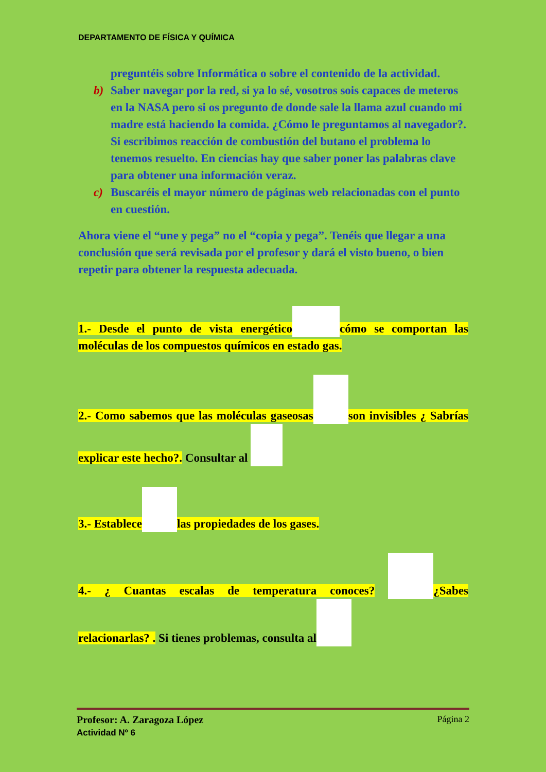DEPARTAMENTO DE FÍSICA Y QUÍMICA
preguntéis sobre Informática o sobre el contenido de la actividad.
b) Saber navegar por la red, si ya lo sé, vosotros sois capaces de meteros en la NASA pero si os pregunto de donde sale la llama azul cuando mi madre está haciendo la comida. ¿Cómo le preguntamos al navegador?. Si escribimos reacción de combustión del butano el problema lo tenemos resuelto. En ciencias hay que saber poner las palabras clave para obtener una información veraz.
c) Buscaréis el mayor número de páginas web relacionadas con el punto en cuestión.
Ahora viene el “une y pega” no el “copia y pega”. Tenéis que llegar a una conclusión que será revisada por el profesor y dará el visto bueno, o bien repetir para obtener la respuesta adecuada.
1.- Desde el punto de vista energético cómo se comportan las moléculas de los compuestos químicos en estado gas.
2.- Como sabemos que las moléculas gaseosas son invisibles ¿ Sabrías explicar este hecho?. Consultar al
3.- Establece las propiedades de los gases.
4.- ¿ Cuantas escalas de temperatura conoces? ¿Sabes relacionarlas? . Si tienes problemas, consulta al
Profesor: A. Zaragoza López Página 2
Actividad Nº 6